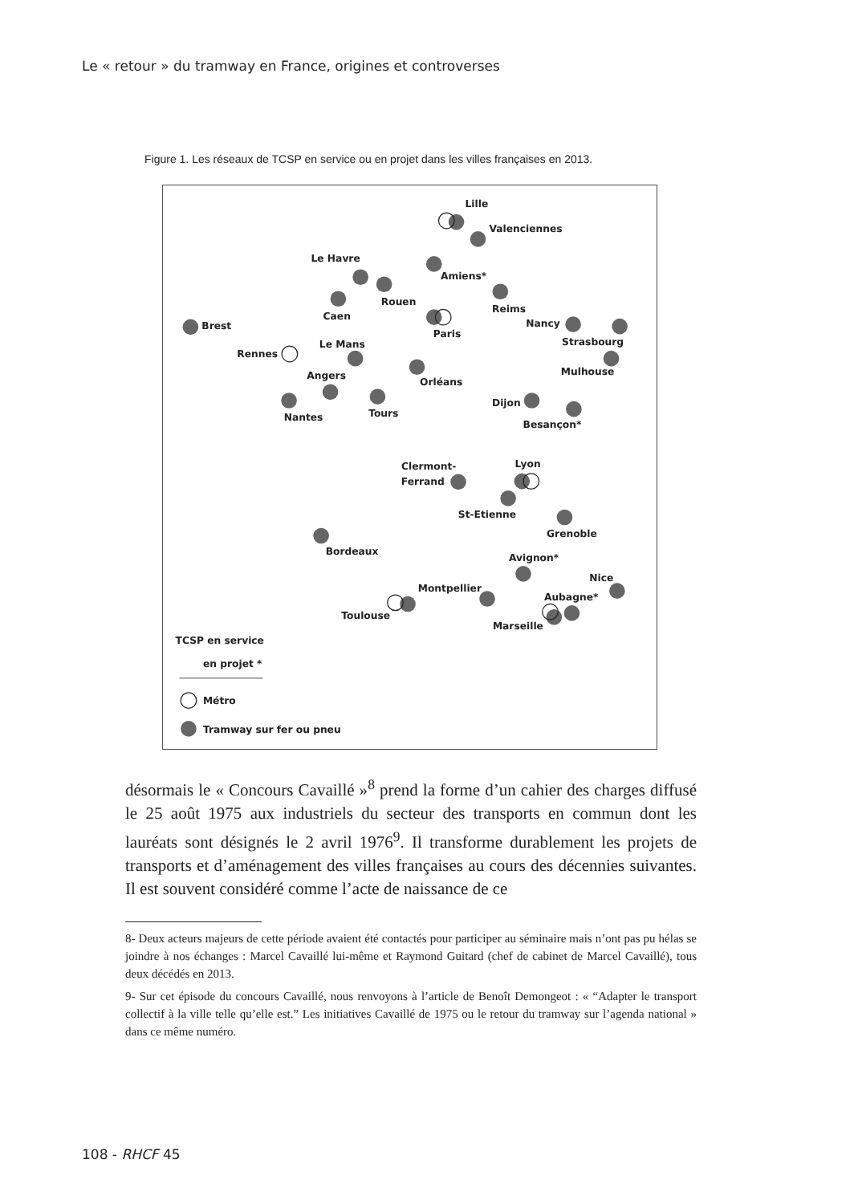Le « retour » du tramway en France, origines et controverses
Figure 1. Les réseaux de TCSP en service ou en projet dans les villes françaises en 2013.
Lille
Valenciennes
Le Havre
Amiens*
Rouen
Reims
Caen
Brest
Nancy
Paris
Strasbourg
Le Mans
Rennes
Mulhouse
Angers
Orléans
Dijon
Tours
Nantes
Besançon*
Clermont-
Ferrand
Lyon
St-Etienne
Grenoble
Bordeaux
Avignon*
Nice
Montpellier
Aubagne*
Toulouse
Marseille
TCSP en service
en projet *
Métro
Tramway sur fer ou pneu
désormais le « Concours Cavaillé »<sup>8</sup> prend la forme d’un cahier des charges diffusé le 25 août 1975 aux industriels du secteur des transports en commun dont les lauréats sont désignés le 2 avril 1976<sup>9</sup>. Il transforme durablement les projets de transports et d’aménagement des villes françaises au cours des décennies suivantes. Il est souvent considéré comme l’acte de naissance de ce
8- Deux acteurs majeurs de cette période avaient été contactés pour participer au séminaire mais n’ont pas pu hélas se joindre à nos échanges : Marcel Cavaillé lui-même et Raymond Guitard (chef de cabinet de Marcel Cavaillé), tous deux décédés en 2013.
9- Sur cet épisode du concours Cavaillé, nous renvoyons à l’article de Benoît Demongeot : « “Adapter le transport collectif à la ville telle qu’elle est.” Les initiatives Cavaillé de 1975 ou le retour du tramway sur l’agenda national » dans ce même numéro.
108 - RHCF 45